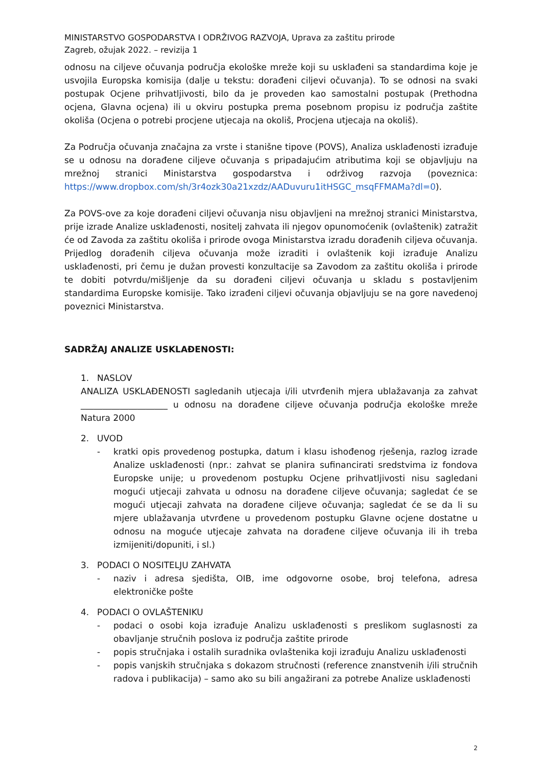MINISTARSTVO GOSPODARSTVA I ODRŽIVOG RAZVOJA, Uprava za zaštitu prirode
Zagreb, ožujak 2022. – revizija 1
odnosu na ciljeve očuvanja područja ekološke mreže koji su usklađeni sa standardima koje je usvojila Europska komisija (dalje u tekstu: dorađeni ciljevi očuvanja). To se odnosi na svaki postupak Ocjene prihvatljivosti, bilo da je proveden kao samostalni postupak (Prethodna ocjena, Glavna ocjena) ili u okviru postupka prema posebnom propisu iz područja zaštite okoliša (Ocjena o potrebi procjene utjecaja na okoliš, Procjena utjecaja na okoliš).
Za Područja očuvanja značajna za vrste i stanišne tipove (POVS), Analiza usklađenosti izrađuje se u odnosu na dorađene ciljeve očuvanja s pripadajućim atributima koji se objavljuju na mrežnoj stranici Ministarstva gospodarstva i održivog razvoja (poveznica: https://www.dropbox.com/sh/3r4ozk30a21xzdz/AADuvuru1itHSGC_msqFFMAMa?dl=0).
Za POVS-ove za koje dorađeni ciljevi očuvanja nisu objavljeni na mrežnoj stranici Ministarstva, prije izrade Analize usklađenosti, nositelj zahvata ili njegov opunomoćenik (ovlaštenik) zatražit će od Zavoda za zaštitu okoliša i prirode ovoga Ministarstva izradu dorađenih ciljeva očuvanja. Prijedlog dorađenih ciljeva očuvanja može izraditi i ovlaštenik koji izrađuje Analizu usklađenosti, pri čemu je dužan provesti konzultacije sa Zavodom za zaštitu okoliša i prirode te dobiti potvrdu/mišljenje da su dorađeni ciljevi očuvanja u skladu s postavljenim standardima Europske komisije. Tako izrađeni ciljevi očuvanja objavljuju se na gore navedenoj poveznici Ministarstva.
SADRŽAJ ANALIZE USKLAĐENOSTI:
1. NASLOV
ANALIZA USKLAĐENOSTI sagledanih utjecaja i/ili utvrđenih mjera ublažavanja za zahvat ____________________ u odnosu na dorađene ciljeve očuvanja područja ekološke mreže Natura 2000
2. UVOD
- kratki opis provedenog postupka, datum i klasu ishođenog rješenja, razlog izrade Analize usklađenosti (npr.: zahvat se planira sufinancirati sredstvima iz fondova Europske unije; u provedenom postupku Ocjene prihvatljivosti nisu sagledani mogući utjecaji zahvata u odnosu na dorađene ciljeve očuvanja; sagledat će se mogući utjecaji zahvata na dorađene ciljeve očuvanja; sagledat će se da li su mjere ublažavanja utvrđene u provedenom postupku Glavne ocjene dostatne u odnosu na moguće utjecaje zahvata na dorađene ciljeve očuvanja ili ih treba izmijeniti/dopuniti, i sl.)
3. PODACI O NOSITELJU ZAHVATA
- naziv i adresa sjedišta, OIB, ime odgovorne osobe, broj telefona, adresa elektroničke pošte
4. PODACI O OVLAŠTENIKU
- podaci o osobi koja izrađuje Analizu usklađenosti s preslikom suglasnosti za obavljanje stručnih poslova iz područja zaštite prirode
- popis stručnjaka i ostalih suradnika ovlaštenika koji izrađuju Analizu usklađenosti
- popis vanjskih stručnjaka s dokazom stručnosti (reference znanstvenih i/ili stručnih radova i publikacija) – samo ako su bili angažirani za potrebe Analize usklađenosti
2